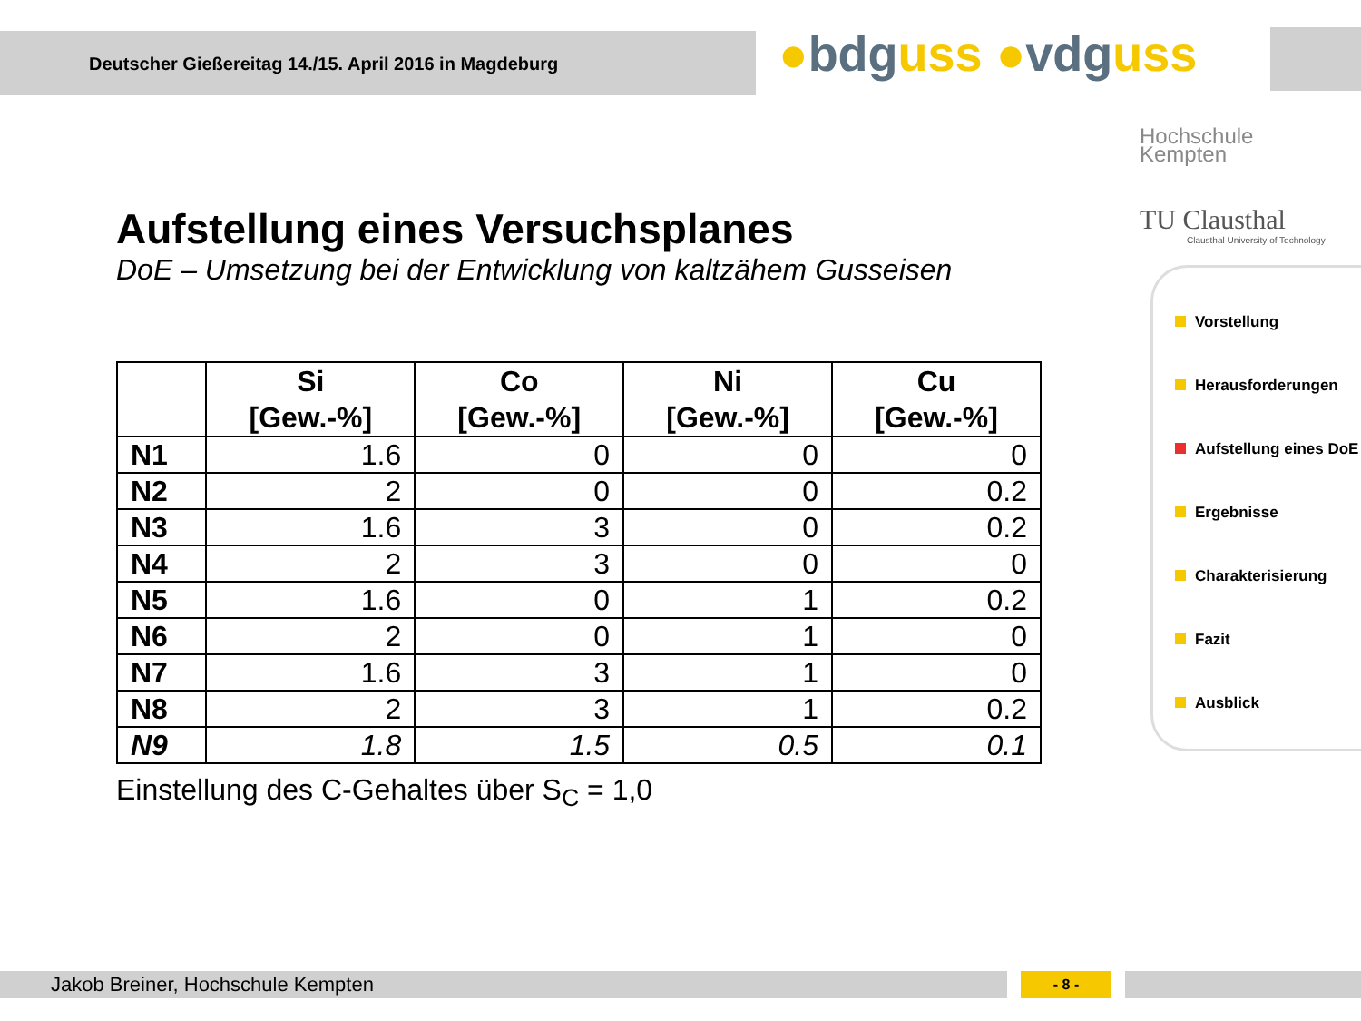Deutscher Gießereitag 14./15. April 2016 in Magdeburg ●bdguss ●vdguss
Hochschule
Kempten
TU Clausthal
Clausthal University of Technology
Aufstellung eines Versuchsplanes
DoE – Umsetzung bei der Entwicklung von kaltzähem Gusseisen
| | Si [Gew.-%] | Co [Gew.-%] | Ni [Gew.-%] | Cu [Gew.-%] |
| --- | --- | --- | --- | --- |
| N1 | 1.6 | 0 | 0 | 0 |
| N2 | 2 | 0 | 0 | 0.2 |
| N3 | 1.6 | 3 | 0 | 0.2 |
| N4 | 2 | 3 | 0 | 0 |
| N5 | 1.6 | 0 | 1 | 0.2 |
| N6 | 2 | 0 | 1 | 0 |
| N7 | 1.6 | 3 | 1 | 0 |
| N8 | 2 | 3 | 1 | 0.2 |
| N9 | 1.8 | 1.5 | 0.5 | 0.1 |
Einstellung des C-Gehaltes über S<sub>C</sub> = 1,0
Vorstellung
Herausforderungen
Aufstellung eines DoE
Ergebnisse
Charakterisierung
Fazit
Ausblick
Jakob Breiner, Hochschule Kempten - 8 -